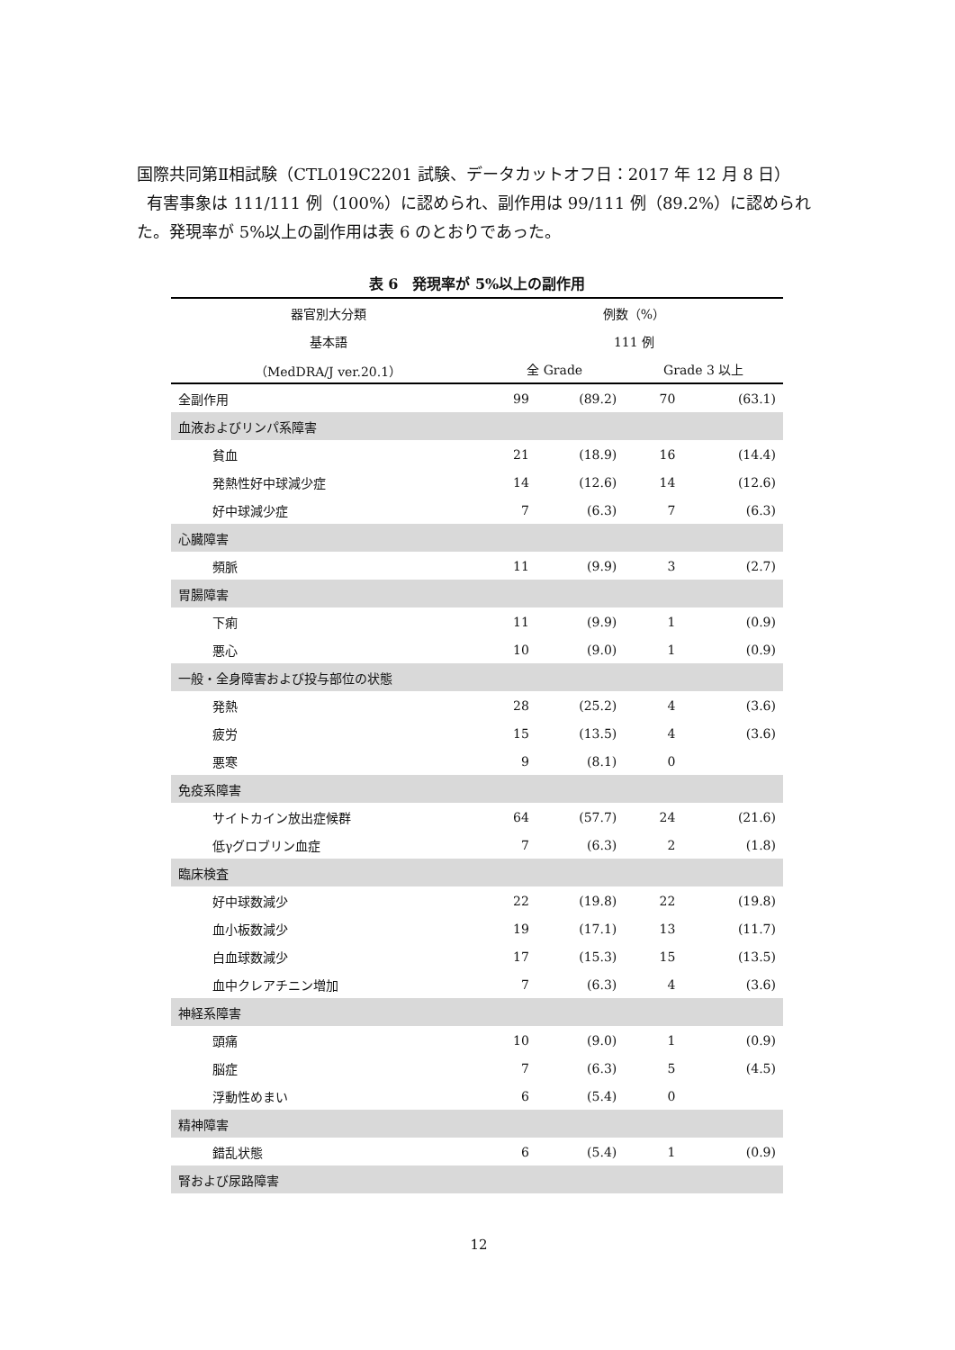国際共同第Ⅱ相試験（CTL019C2201 試験、データカットオフ日：2017 年 12 月 8 日）
有害事象は 111/111 例（100%）に認められ、副作用は 99/111 例（89.2%）に認められた。発現率が 5%以上の副作用は表 6 のとおりであった。
表 6　発現率が 5%以上の副作用
| 器官別大分類 | 例数（%） | | | |
| --- | --- | --- | --- | --- |
| 基本語 | 111 例 | | | |
| （MedDRA/J ver.20.1） | 全 Grade | | Grade 3 以上 | |
| 全副作用 | 99 | (89.2) | 70 | (63.1) |
| 血液およびリンパ系障害 | | | | |
| 貧血 | 21 | (18.9) | 16 | (14.4) |
| 発熱性好中球減少症 | 14 | (12.6) | 14 | (12.6) |
| 好中球減少症 | 7 | (6.3) | 7 | (6.3) |
| 心臓障害 | | | | |
| 頻脈 | 11 | (9.9) | 3 | (2.7) |
| 胃腸障害 | | | | |
| 下痢 | 11 | (9.9) | 1 | (0.9) |
| 悪心 | 10 | (9.0) | 1 | (0.9) |
| 一般・全身障害および投与部位の状態 | | | | |
| 発熱 | 28 | (25.2) | 4 | (3.6) |
| 疲労 | 15 | (13.5) | 4 | (3.6) |
| 悪寒 | 9 | (8.1) | 0 | |
| 免疫系障害 | | | | |
| サイトカイン放出症候群 | 64 | (57.7) | 24 | (21.6) |
| 低γグロブリン血症 | 7 | (6.3) | 2 | (1.8) |
| 臨床検査 | | | | |
| 好中球数減少 | 22 | (19.8) | 22 | (19.8) |
| 血小板数減少 | 19 | (17.1) | 13 | (11.7) |
| 白血球数減少 | 17 | (15.3) | 15 | (13.5) |
| 血中クレアチニン増加 | 7 | (6.3) | 4 | (3.6) |
| 神経系障害 | | | | |
| 頭痛 | 10 | (9.0) | 1 | (0.9) |
| 脳症 | 7 | (6.3) | 5 | (4.5) |
| 浮動性めまい | 6 | (5.4) | 0 | |
| 精神障害 | | | | |
| 錯乱状態 | 6 | (5.4) | 1 | (0.9) |
| 腎および尿路障害 | | | | |
12